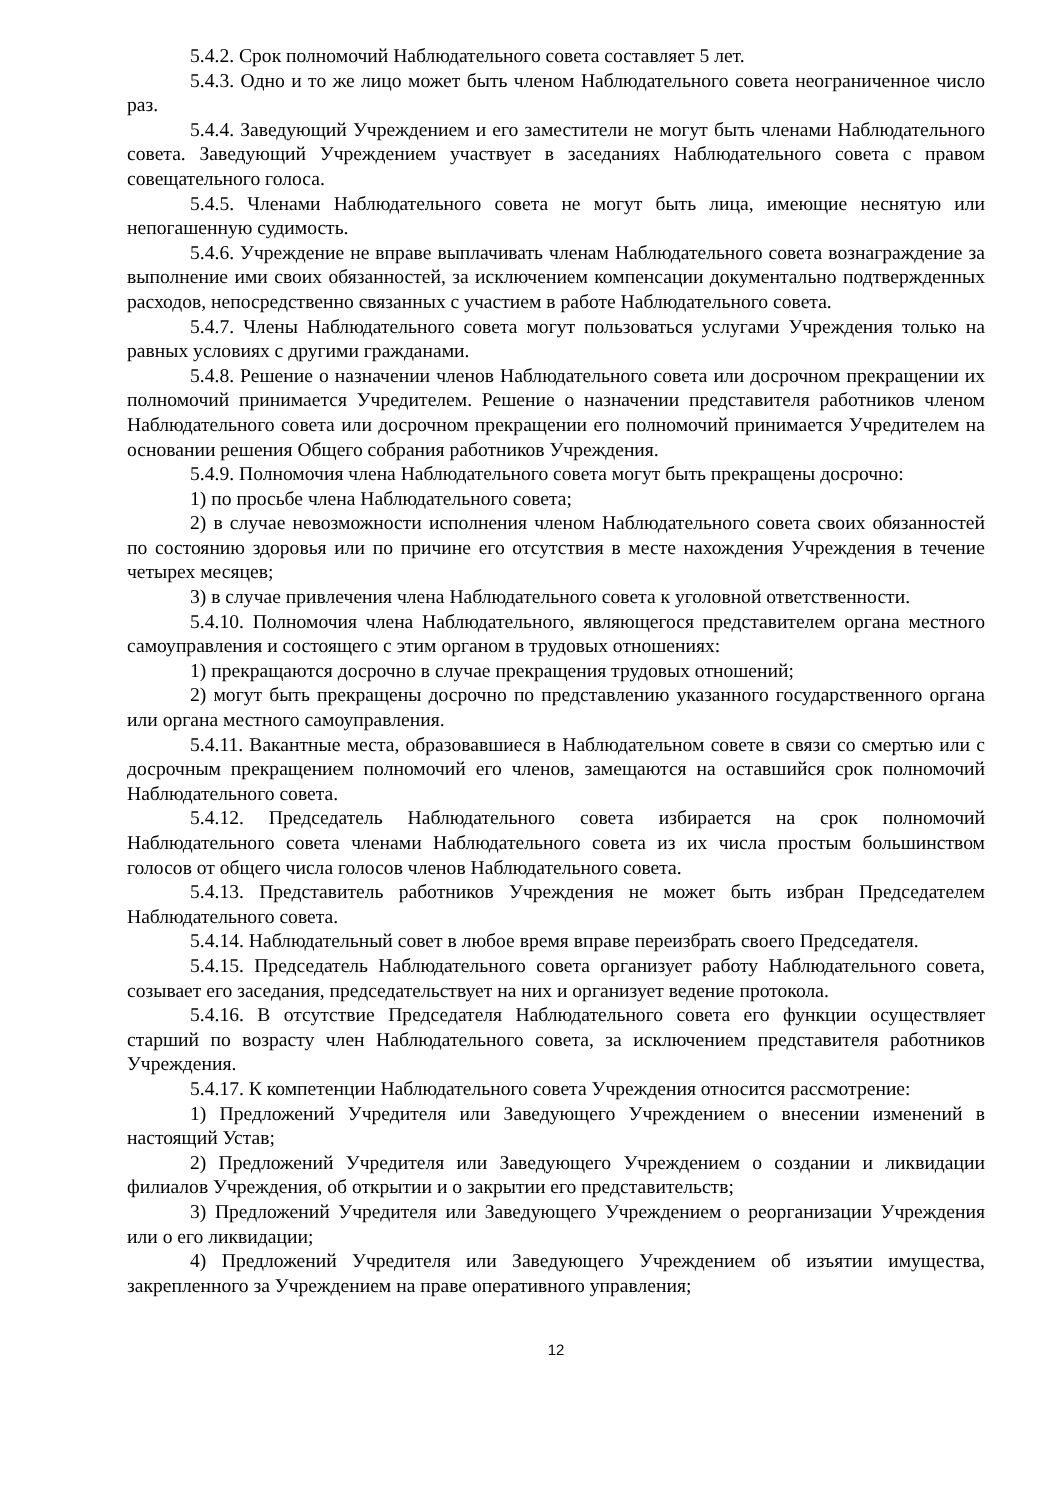5.4.2. Срок полномочий Наблюдательного совета составляет 5 лет.
5.4.3. Одно и то же лицо может быть членом Наблюдательного совета неограниченное число раз.
5.4.4. Заведующий Учреждением и его заместители не могут быть членами Наблюдательного совета. Заведующий Учреждением участвует в заседаниях Наблюдательного совета с правом совещательного голоса.
5.4.5. Членами Наблюдательного совета не могут быть лица, имеющие неснятую или непогашенную судимость.
5.4.6. Учреждение не вправе выплачивать членам Наблюдательного совета вознаграждение за выполнение ими своих обязанностей, за исключением компенсации документально подтвержденных расходов, непосредственно связанных с участием в работе Наблюдательного совета.
5.4.7. Члены Наблюдательного совета могут пользоваться услугами Учреждения только на равных условиях с другими гражданами.
5.4.8. Решение о назначении членов Наблюдательного совета или досрочном прекращении их полномочий принимается Учредителем. Решение о назначении представителя работников членом Наблюдательного совета или досрочном прекращении его полномочий принимается Учредителем на основании решения Общего собрания работников Учреждения.
5.4.9. Полномочия члена Наблюдательного совета могут быть прекращены досрочно:
1) по просьбе члена Наблюдательного совета;
2) в случае невозможности исполнения членом Наблюдательного совета своих обязанностей по состоянию здоровья или по причине его отсутствия в месте нахождения Учреждения в течение четырех месяцев;
3) в случае привлечения члена Наблюдательного совета к уголовной ответственности.
5.4.10. Полномочия члена Наблюдательного, являющегося представителем органа местного самоуправления и состоящего с этим органом в трудовых отношениях:
1) прекращаются досрочно в случае прекращения трудовых отношений;
2) могут быть прекращены досрочно по представлению указанного государственного органа или органа местного самоуправления.
5.4.11. Вакантные места, образовавшиеся в Наблюдательном совете в связи со смертью или с досрочным прекращением полномочий его членов, замещаются на оставшийся срок полномочий Наблюдательного совета.
5.4.12. Председатель Наблюдательного совета избирается на срок полномочий Наблюдательного совета членами Наблюдательного совета из их числа простым большинством голосов от общего числа голосов членов Наблюдательного совета.
5.4.13. Представитель работников Учреждения не может быть избран Председателем Наблюдательного совета.
5.4.14. Наблюдательный совет в любое время вправе переизбрать своего Председателя.
5.4.15. Председатель Наблюдательного совета организует работу Наблюдательного совета, созывает его заседания, председательствует на них и организует ведение протокола.
5.4.16. В отсутствие Председателя Наблюдательного совета его функции осуществляет старший по возрасту член Наблюдательного совета, за исключением представителя работников Учреждения.
5.4.17. К компетенции Наблюдательного совета Учреждения относится рассмотрение:
1) Предложений Учредителя или Заведующего Учреждением о внесении изменений в настоящий Устав;
2) Предложений Учредителя или Заведующего Учреждением о создании и ликвидации филиалов Учреждения, об открытии и о закрытии его представительств;
3) Предложений Учредителя или Заведующего Учреждением о реорганизации Учреждения или о его ликвидации;
4) Предложений Учредителя или Заведующего Учреждением об изъятии имущества, закрепленного за Учреждением на праве оперативного управления;
12